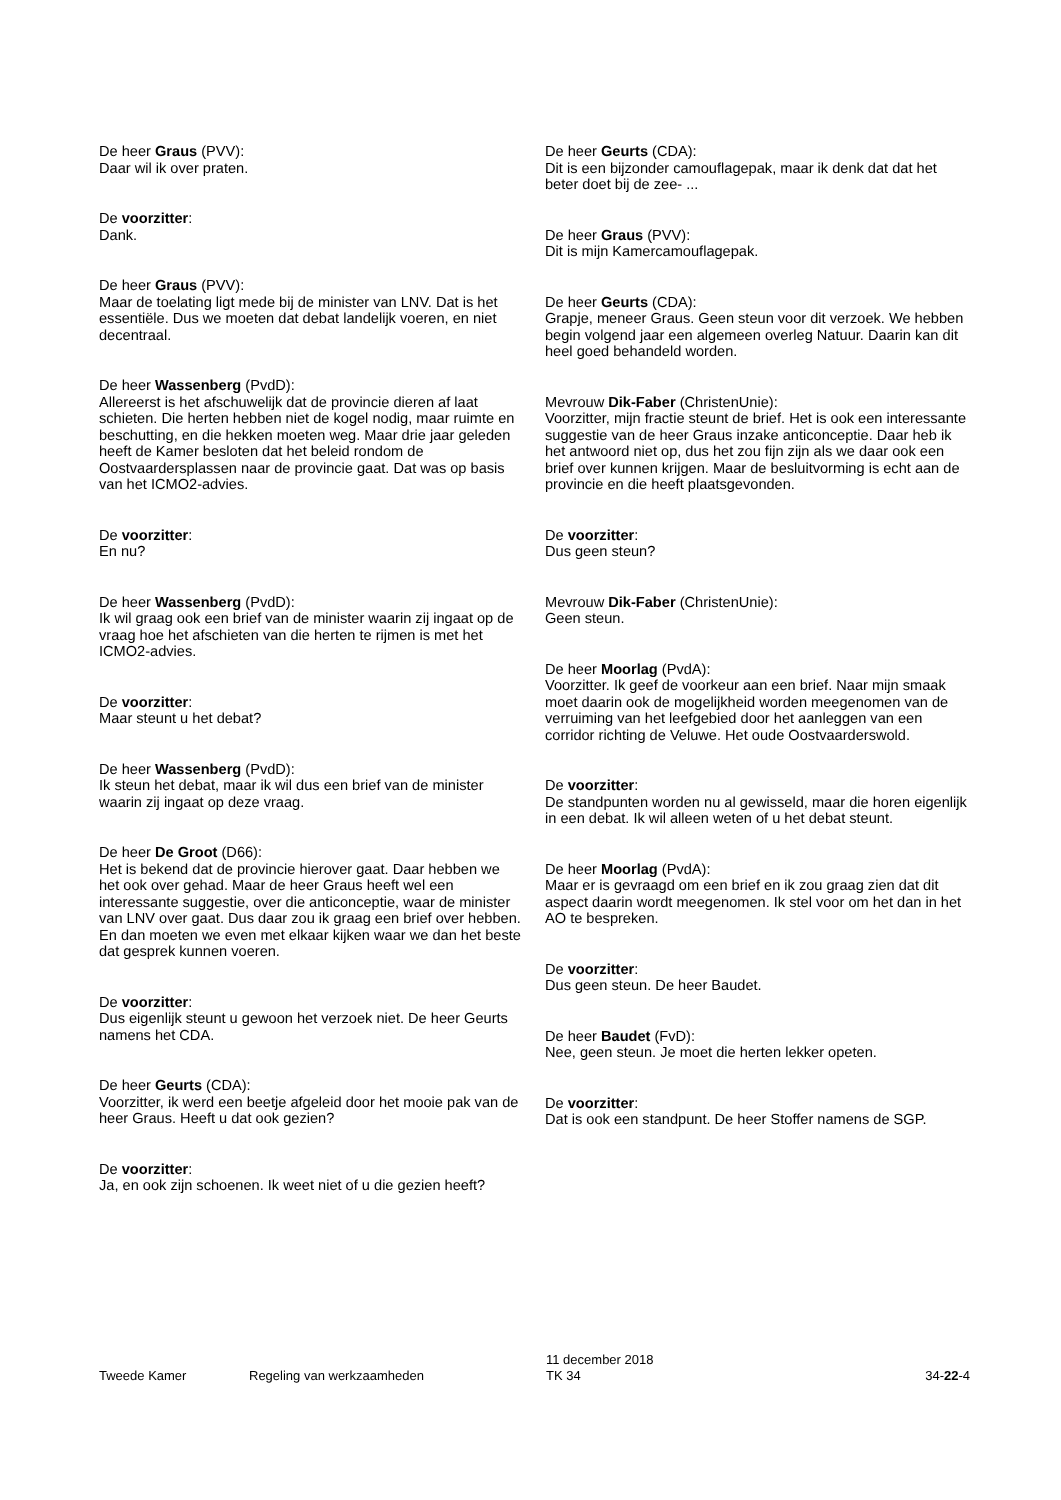De heer Graus (PVV):
Daar wil ik over praten.
De voorzitter:
Dank.
De heer Graus (PVV):
Maar de toelating ligt mede bij de minister van LNV. Dat is het essentiële. Dus we moeten dat debat landelijk voeren, en niet decentraal.
De heer Wassenberg (PvdD):
Allereerst is het afschuwelijk dat de provincie dieren af laat schieten. Die herten hebben niet de kogel nodig, maar ruimte en beschutting, en die hekken moeten weg. Maar drie jaar geleden heeft de Kamer besloten dat het beleid rondom de Oostvaardersplassen naar de provincie gaat. Dat was op basis van het ICMO2-advies.
De voorzitter:
En nu?
De heer Wassenberg (PvdD):
Ik wil graag ook een brief van de minister waarin zij ingaat op de vraag hoe het afschieten van die herten te rijmen is met het ICMO2-advies.
De voorzitter:
Maar steunt u het debat?
De heer Wassenberg (PvdD):
Ik steun het debat, maar ik wil dus een brief van de minister waarin zij ingaat op deze vraag.
De heer De Groot (D66):
Het is bekend dat de provincie hierover gaat. Daar hebben we het ook over gehad. Maar de heer Graus heeft wel een interessante suggestie, over die anticonceptie, waar de minister van LNV over gaat. Dus daar zou ik graag een brief over hebben. En dan moeten we even met elkaar kijken waar we dan het beste dat gesprek kunnen voeren.
De voorzitter:
Dus eigenlijk steunt u gewoon het verzoek niet. De heer Geurts namens het CDA.
De heer Geurts (CDA):
Voorzitter, ik werd een beetje afgeleid door het mooie pak van de heer Graus. Heeft u dat ook gezien?
De voorzitter:
Ja, en ook zijn schoenen. Ik weet niet of u die gezien heeft?
De heer Geurts (CDA):
Dit is een bijzonder camouflagepak, maar ik denk dat dat het beter doet bij de zee- ...
De heer Graus (PVV):
Dit is mijn Kamercamouflagepak.
De heer Geurts (CDA):
Grapje, meneer Graus. Geen steun voor dit verzoek. We hebben begin volgend jaar een algemeen overleg Natuur. Daarin kan dit heel goed behandeld worden.
Mevrouw Dik-Faber (ChristenUnie):
Voorzitter, mijn fractie steunt de brief. Het is ook een interessante suggestie van de heer Graus inzake anticonceptie. Daar heb ik het antwoord niet op, dus het zou fijn zijn als we daar ook een brief over kunnen krijgen. Maar de besluitvorming is echt aan de provincie en die heeft plaatsgevonden.
De voorzitter:
Dus geen steun?
Mevrouw Dik-Faber (ChristenUnie):
Geen steun.
De heer Moorlag (PvdA):
Voorzitter. Ik geef de voorkeur aan een brief. Naar mijn smaak moet daarin ook de mogelijkheid worden meegenomen van de verruiming van het leefgebied door het aanleggen van een corridor richting de Veluwe. Het oude Oostvaarderswold.
De voorzitter:
De standpunten worden nu al gewisseld, maar die horen eigenlijk in een debat. Ik wil alleen weten of u het debat steunt.
De heer Moorlag (PvdA):
Maar er is gevraagd om een brief en ik zou graag zien dat dit aspect daarin wordt meegenomen. Ik stel voor om het dan in het AO te bespreken.
De voorzitter:
Dus geen steun. De heer Baudet.
De heer Baudet (FvD):
Nee, geen steun. Je moet die herten lekker opeten.
De voorzitter:
Dat is ook een standpunt. De heer Stoffer namens de SGP.
Tweede Kamer
Regeling van werkzaamheden
11 december 2018
TK 34
34-22-4